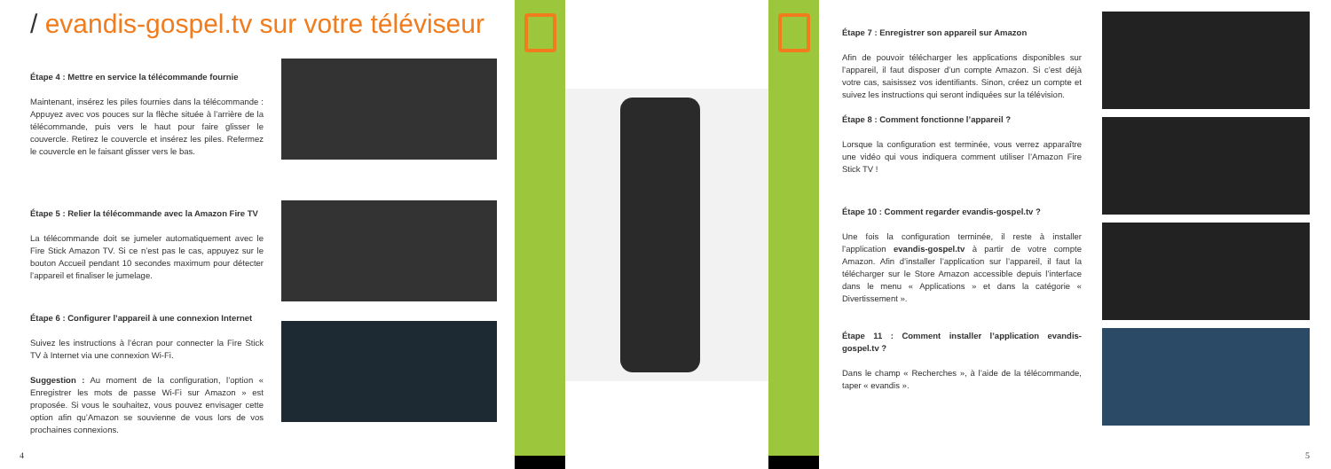/ evandis-gospel.tv sur votre téléviseur
Étape 4 : Mettre en service la télécommande fournie
Maintenant, insérez les piles fournies dans la télécommande : Appuyez avec vos pouces sur la flèche située à l’arrière de la télécommande, puis vers le haut pour faire glisser le couvercle. Retirez le couvercle et insérez les piles. Refermez le couvercle en le faisant glisser vers le bas.
Étape 5 : Relier la télécommande avec la Amazon Fire TV
La télécommande doit se jumeler automatiquement avec le Fire Stick Amazon TV. Si ce n’est pas le cas, appuyez sur le bouton Accueil pendant 10 secondes maximum pour détecter l’appareil et finaliser le jumelage.
Étape 6 : Configurer l’appareil à une connexion Internet
Suivez les instructions à l’écran pour connecter la Fire Stick TV à Internet via une connexion Wi-Fi.
Suggestion : Au moment de la configuration, l’option « Enregistrer les mots de passe Wi-Fi sur Amazon » est proposée. Si vous le souhaitez, vous pouvez envisager cette option afin qu’Amazon se souvienne de vous lors de vos prochaines connexions.
4
Étape 7 : Enregistrer son appareil sur Amazon
Afin de pouvoir télécharger les applications disponibles sur l’appareil, il faut disposer d’un compte Amazon. Si c’est déjà votre cas, saisissez vos identifiants. Sinon, créez un compte et suivez les instructions qui seront indiquées sur la télévision.
Étape 8 : Comment fonctionne l’appareil ?
Lorsque la configuration est terminée, vous verrez apparaître une vidéo qui vous indiquera comment utiliser l’Amazon Fire Stick TV !
Étape 10 : Comment regarder evandis-gospel.tv ?
Une fois la configuration terminée, il reste à installer l’application evandis-gospel.tv à partir de votre compte Amazon. Afin d’installer l’application sur l’appareil, il faut la télécharger sur le Store Amazon accessible depuis l’interface dans le menu « Applications » et dans la catégorie « Divertissement ».
Étape 11 : Comment installer l’application evandis-gospel.tv ?
Dans le champ « Recherches », à l’aide de la télécommande, taper « evandis ».
5